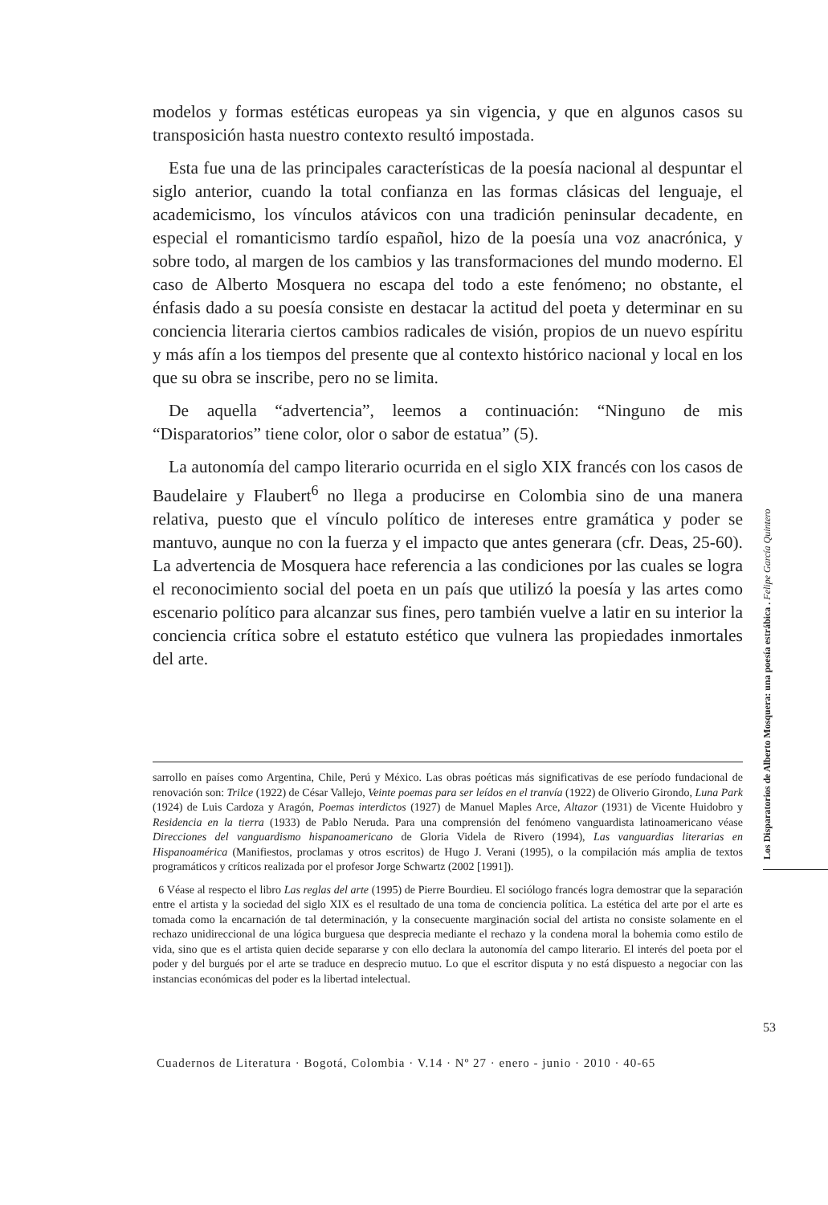modelos y formas estéticas europeas ya sin vigencia, y que en algunos casos su transposición hasta nuestro contexto resultó impostada.
Esta fue una de las principales características de la poesía nacional al despuntar el siglo anterior, cuando la total confianza en las formas clásicas del lenguaje, el academicismo, los vínculos atávicos con una tradición peninsular decadente, en especial el romanticismo tardío español, hizo de la poesía una voz anacrónica, y sobre todo, al margen de los cambios y las transformaciones del mundo moderno. El caso de Alberto Mosquera no escapa del todo a este fenómeno; no obstante, el énfasis dado a su poesía consiste en destacar la actitud del poeta y determinar en su conciencia literaria ciertos cambios radicales de visión, propios de un nuevo espíritu y más afín a los tiempos del presente que al contexto histórico nacional y local en los que su obra se inscribe, pero no se limita.
De aquella “advertencia”, leemos a continuación: “Ninguno de mis “Disparatorios” tiene color, olor o sabor de estatua” (5).
La autonomía del campo literario ocurrida en el siglo XIX francés con los casos de Baudelaire y Flaubert<sup>6</sup> no llega a producirse en Colombia sino de una manera relativa, puesto que el vínculo político de intereses entre gramática y poder se mantuvo, aunque no con la fuerza y el impacto que antes generara (cfr. Deas, 25-60). La advertencia de Mosquera hace referencia a las condiciones por las cuales se logra el reconocimiento social del poeta en un país que utilizó la poesía y las artes como escenario político para alcanzar sus fines, pero también vuelve a latir en su interior la conciencia crítica sobre el estatuto estético que vulnera las propiedades inmortales del arte.
sarrollo en países como Argentina, Chile, Perú y México. Las obras poéticas más significativas de ese período fundacional de renovación son: Trilce (1922) de César Vallejo, Veinte poemas para ser leídos en el tranvía (1922) de Oliverio Girondo, Luna Park (1924) de Luis Cardoza y Aragón, Poemas interdictos (1927) de Manuel Maples Arce, Altazor (1931) de Vicente Huidobro y Residencia en la tierra (1933) de Pablo Neruda. Para una comprensión del fenómeno vanguardista latinoamericano véase Direcciones del vanguardismo hispanoamericano de Gloria Videla de Rivero (1994), Las vanguardias literarias en Hispanoamérica (Manifiestos, proclamas y otros escritos) de Hugo J. Verani (1995), o la compilación más amplia de textos programáticos y críticos realizada por el profesor Jorge Schwartz (2002 [1991]).
6 Véase al respecto el libro Las reglas del arte (1995) de Pierre Bourdieu. El sociólogo francés logra demostrar que la separación entre el artista y la sociedad del siglo XIX es el resultado de una toma de conciencia política. La estética del arte por el arte es tomada como la encarnación de tal determinación, y la consecuente marginación social del artista no consiste solamente en el rechazo unidireccional de una lógica burguesa que desprecia mediante el rechazo y la condena moral la bohemia como estilo de vida, sino que es el artista quien decide separarse y con ello declara la autonomía del campo literario. El interés del poeta por el poder y del burgués por el arte se traduce en desprecio mutuo. Lo que el escritor disputa y no está dispuesto a negociar con las instancias económicas del poder es la libertad intelectual.
Los Disparatorios de Alberto Mosquera: una poesía estrábica . Felipe García Quintero
53
Cuadernos de Literatura · Bogotá, Colombia · V.14 · Nº 27 · enero - junio · 2010 · 40-65